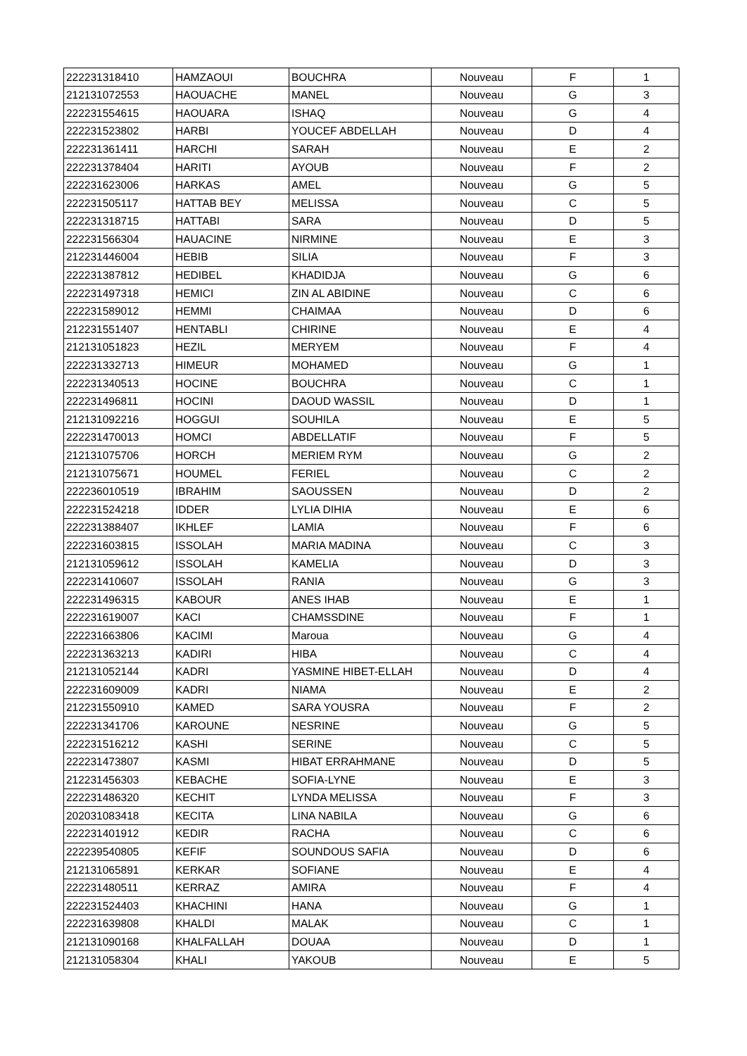| 222231318410 | HAMZAOUI | BOUCHRA | Nouveau | F | 1 |
| 212131072553 | HAOUACHE | MANEL | Nouveau | G | 3 |
| 222231554615 | HAOUARA | ISHAQ | Nouveau | G | 4 |
| 222231523802 | HARBI | YOUCEF ABDELLAH | Nouveau | D | 4 |
| 222231361411 | HARCHI | SARAH | Nouveau | E | 2 |
| 222231378404 | HARITI | AYOUB | Nouveau | F | 2 |
| 222231623006 | HARKAS | AMEL | Nouveau | G | 5 |
| 222231505117 | HATTAB BEY | MELISSA | Nouveau | C | 5 |
| 222231318715 | HATTABI | SARA | Nouveau | D | 5 |
| 222231566304 | HAUACINE | NIRMINE | Nouveau | E | 3 |
| 212231446004 | HEBIB | SILIA | Nouveau | F | 3 |
| 222231387812 | HEDIBEL | KHADIDJA | Nouveau | G | 6 |
| 222231497318 | HEMICI | ZIN AL ABIDINE | Nouveau | C | 6 |
| 222231589012 | HEMMI | CHAIMAA | Nouveau | D | 6 |
| 212231551407 | HENTABLI | CHIRINE | Nouveau | E | 4 |
| 212131051823 | HEZIL | MERYEM | Nouveau | F | 4 |
| 222231332713 | HIMEUR | MOHAMED | Nouveau | G | 1 |
| 222231340513 | HOCINE | BOUCHRA | Nouveau | C | 1 |
| 222231496811 | HOCINI | DAOUD WASSIL | Nouveau | D | 1 |
| 212131092216 | HOGGUI | SOUHILA | Nouveau | E | 5 |
| 222231470013 | HOMCI | ABDELLATIF | Nouveau | F | 5 |
| 212131075706 | HORCH | MERIEM RYM | Nouveau | G | 2 |
| 212131075671 | HOUMEL | FERIEL | Nouveau | C | 2 |
| 222236010519 | IBRAHIM | SAOUSSEN | Nouveau | D | 2 |
| 222231524218 | IDDER | LYLIA DIHIA | Nouveau | E | 6 |
| 222231388407 | IKHLEF | LAMIA | Nouveau | F | 6 |
| 222231603815 | ISSOLAH | MARIA MADINA | Nouveau | C | 3 |
| 212131059612 | ISSOLAH | KAMELIA | Nouveau | D | 3 |
| 222231410607 | ISSOLAH | RANIA | Nouveau | G | 3 |
| 222231496315 | KABOUR | ANES IHAB | Nouveau | E | 1 |
| 222231619007 | KACI | CHAMSSDINE | Nouveau | F | 1 |
| 222231663806 | KACIMI | Maroua | Nouveau | G | 4 |
| 222231363213 | KADIRI | HIBA | Nouveau | C | 4 |
| 212131052144 | KADRI | YASMINE HIBET-ELLAH | Nouveau | D | 4 |
| 222231609009 | KADRI | NIAMA | Nouveau | E | 2 |
| 212231550910 | KAMED | SARA YOUSRA | Nouveau | F | 2 |
| 222231341706 | KAROUNE | NESRINE | Nouveau | G | 5 |
| 222231516212 | KASHI | SERINE | Nouveau | C | 5 |
| 222231473807 | KASMI | HIBAT ERRAHMANE | Nouveau | D | 5 |
| 212231456303 | KEBACHE | SOFIA-LYNE | Nouveau | E | 3 |
| 222231486320 | KECHIT | LYNDA MELISSA | Nouveau | F | 3 |
| 202031083418 | KECITA | LINA NABILA | Nouveau | G | 6 |
| 222231401912 | KEDIR | RACHA | Nouveau | C | 6 |
| 222239540805 | KEFIF | SOUNDOUS SAFIA | Nouveau | D | 6 |
| 212131065891 | KERKAR | SOFIANE | Nouveau | E | 4 |
| 222231480511 | KERRAZ | AMIRA | Nouveau | F | 4 |
| 222231524403 | KHACHINI | HANA | Nouveau | G | 1 |
| 222231639808 | KHALDI | MALAK | Nouveau | C | 1 |
| 212131090168 | KHALFALLAH | DOUAA | Nouveau | D | 1 |
| 212131058304 | KHALI | YAKOUB | Nouveau | E | 5 |